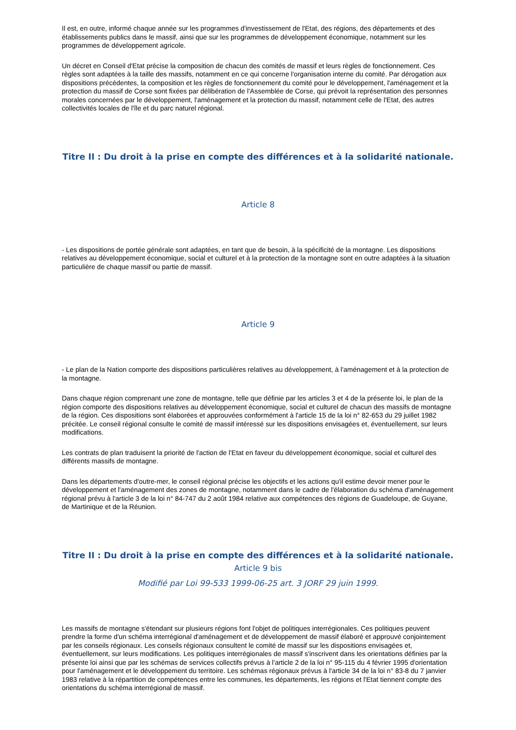Il est, en outre, informé chaque année sur les programmes d'investissement de l'Etat, des régions, des départements et des établissements publics dans le massif, ainsi que sur les programmes de développement économique, notamment sur les programmes de développement agricole.
Un décret en Conseil d'Etat précise la composition de chacun des comités de massif et leurs règles de fonctionnement. Ces règles sont adaptées à la taille des massifs, notamment en ce qui concerne l'organisation interne du comité. Par dérogation aux dispositions précédentes, la composition et les règles de fonctionnement du comité pour le développement, l'aménagement et la protection du massif de Corse sont fixées par délibération de l'Assemblée de Corse, qui prévoit la représentation des personnes morales concernées par le développement, l'aménagement et la protection du massif, notamment celle de l'Etat, des autres collectivités locales de l'île et du parc naturel régional.
Titre II : Du droit à la prise en compte des différences et à la solidarité nationale.
Article 8
- Les dispositions de portée générale sont adaptées, en tant que de besoin, à la spécificité de la montagne. Les dispositions relatives au développement économique, social et culturel et à la protection de la montagne sont en outre adaptées à la situation particulière de chaque massif ou partie de massif.
Article 9
- Le plan de la Nation comporte des dispositions particulières relatives au développement, à l'aménagement et à la protection de la montagne.
Dans chaque région comprenant une zone de montagne, telle que définie par les articles 3 et 4 de la présente loi, le plan de la région comporte des dispositions relatives au développement économique, social et culturel de chacun des massifs de montagne de la région. Ces dispositions sont élaborées et approuvées conformément à l'article 15 de la loi n° 82-653 du 29 juillet 1982 précitée. Le conseil régional consulte le comité de massif intéressé sur les dispositions envisagées et, éventuellement, sur leurs modifications.
Les contrats de plan traduisent la priorité de l'action de l'Etat en faveur du développement économique, social et culturel des différents massifs de montagne.
Dans les départements d'outre-mer, le conseil régional précise les objectifs et les actions qu'il estime devoir mener pour le développement et l'aménagement des zones de montagne, notamment dans le cadre de l'élaboration du schéma d'aménagement régional prévu à l'article 3 de la loi n° 84-747 du 2 août 1984 relative aux compétences des régions de Guadeloupe, de Guyane, de Martinique et de la Réunion.
Titre II : Du droit à la prise en compte des différences et à la solidarité nationale.
Article 9 bis
Modifié par Loi 99-533 1999-06-25 art. 3 JORF 29 juin 1999.
Les massifs de montagne s'étendant sur plusieurs régions font l'objet de politiques interrégionales. Ces politiques peuvent prendre la forme d'un schéma interrégional d'aménagement et de développement de massif élaboré et approuvé conjointement par les conseils régionaux. Les conseils régionaux consultent le comité de massif sur les dispositions envisagées et, éventuellement, sur leurs modifications. Les politiques interrégionales de massif s'inscrivent dans les orientations définies par la présente loi ainsi que par les schémas de services collectifs prévus à l'article 2 de la loi n° 95-115 du 4 février 1995 d'orientation pour l'aménagement et le développement du territoire. Les schémas régionaux prévus à l'article 34 de la loi n° 83-8 du 7 janvier 1983 relative à la répartition de compétences entre les communes, les départements, les régions et l'Etat tiennent compte des orientations du schéma interrégional de massif.